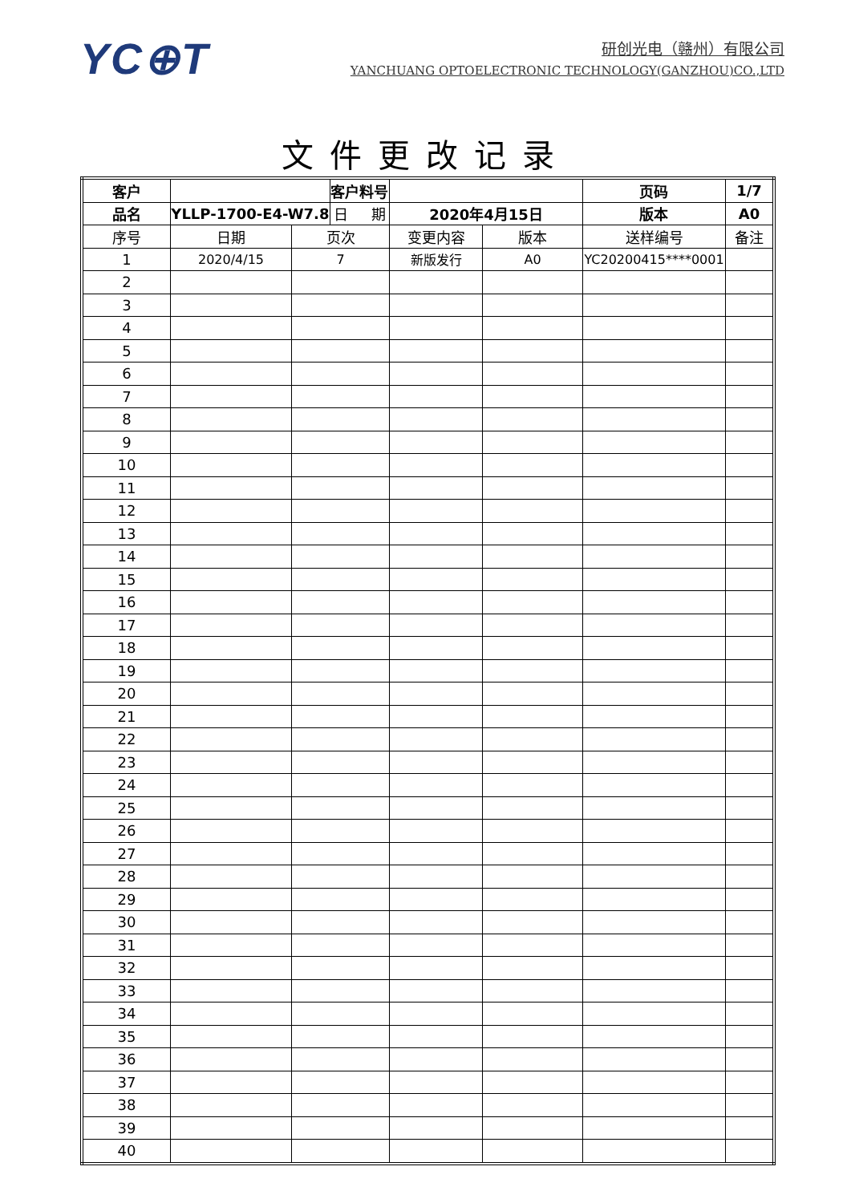YC⊕T
研创光电（赣州）有限公司
YANCHUANG OPTOELECTRONIC TECHNOLOGY(GANZHOU)CO.,LTD
文件更改记录
| 客户 | | | 客户料号 | | | 页码 | 1/7 | |
| 品名 | YLLP-1700-E4-W7.8 | | 日 期 | 2020年4月15日 | | 版本 | A0 | |
| 序号 | 日期 | 页次 | | 变更内容 | 版本 | 送样编号 | | 备注 |
| 1 | 2020/4/15 | 7 | | 新版发行 | A0 | YC20200415****0001 | | |
| 2 | | | | | | | | |
| 3 | | | | | | | | |
| 4 | | | | | | | | |
| 5 | | | | | | | | |
| 6 | | | | | | | | |
| 7 | | | | | | | | |
| 8 | | | | | | | | |
| 9 | | | | | | | | |
| 10 | | | | | | | | |
| 11 | | | | | | | | |
| 12 | | | | | | | | |
| 13 | | | | | | | | |
| 14 | | | | | | | | |
| 15 | | | | | | | | |
| 16 | | | | | | | | |
| 17 | | | | | | | | |
| 18 | | | | | | | | |
| 19 | | | | | | | | |
| 20 | | | | | | | | |
| 21 | | | | | | | | |
| 22 | | | | | | | | |
| 23 | | | | | | | | |
| 24 | | | | | | | | |
| 25 | | | | | | | | |
| 26 | | | | | | | | |
| 27 | | | | | | | | |
| 28 | | | | | | | | |
| 29 | | | | | | | | |
| 30 | | | | | | | | |
| 31 | | | | | | | | |
| 32 | | | | | | | | |
| 33 | | | | | | | | |
| 34 | | | | | | | | |
| 35 | | | | | | | | |
| 36 | | | | | | | | |
| 37 | | | | | | | | |
| 38 | | | | | | | | |
| 39 | | | | | | | | |
| 40 | | | | | | | | |